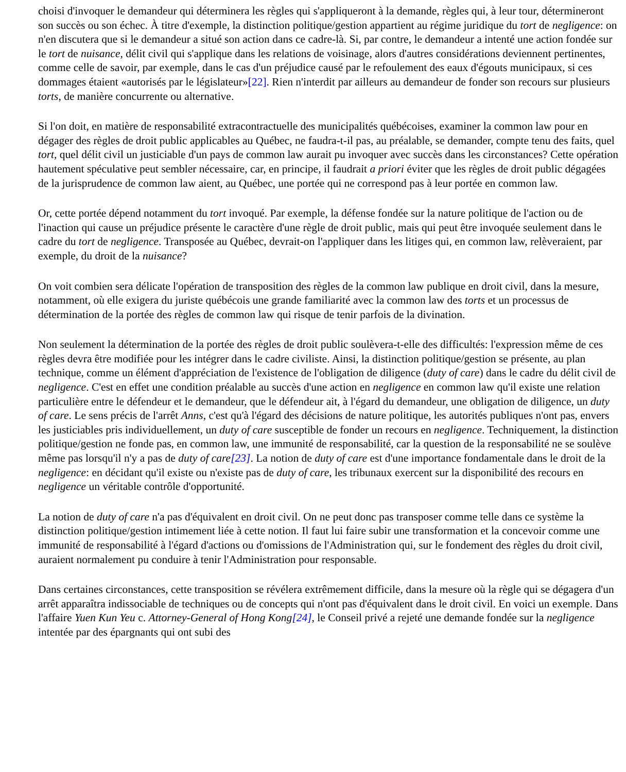choisi d'invoquer le demandeur qui déterminera les règles qui s'appliqueront à la demande, règles qui, à leur tour, détermineront son succès ou son échec. À titre d'exemple, la distinction politique/gestion appartient au régime juridique du tort de negligence: on n'en discutera que si le demandeur a situé son action dans ce cadre-là. Si, par contre, le demandeur a intenté une action fondée sur le tort de nuisance, délit civil qui s'applique dans les relations de voisinage, alors d'autres considérations deviennent pertinentes, comme celle de savoir, par exemple, dans le cas d'un préjudice causé par le refoulement des eaux d'égouts municipaux, si ces dommages étaient «autorisés par le législateur»[22]. Rien n'interdit par ailleurs au demandeur de fonder son recours sur plusieurs torts, de manière concurrente ou alternative.
Si l'on doit, en matière de responsabilité extracontractuelle des municipalités québécoises, examiner la common law pour en dégager des règles de droit public applicables au Québec, ne faudra-t-il pas, au préalable, se demander, compte tenu des faits, quel tort, quel délit civil un justiciable d'un pays de common law aurait pu invoquer avec succès dans les circonstances? Cette opération hautement spéculative peut sembler nécessaire, car, en principe, il faudrait a priori éviter que les règles de droit public dégagées de la jurisprudence de common law aient, au Québec, une portée qui ne correspond pas à leur portée en common law.
Or, cette portée dépend notamment du tort invoqué. Par exemple, la défense fondée sur la nature politique de l'action ou de l'inaction qui cause un préjudice présente le caractère d'une règle de droit public, mais qui peut être invoquée seulement dans le cadre du tort de negligence. Transposée au Québec, devrait-on l'appliquer dans les litiges qui, en common law, relèveraient, par exemple, du droit de la nuisance?
On voit combien sera délicate l'opération de transposition des règles de la common law publique en droit civil, dans la mesure, notamment, où elle exigera du juriste québécois une grande familiarité avec la common law des torts et un processus de détermination de la portée des règles de common law qui risque de tenir parfois de la divination.
Non seulement la détermination de la portée des règles de droit public soulèvera-t-elle des difficultés: l'expression même de ces règles devra être modifiée pour les intégrer dans le cadre civiliste. Ainsi, la distinction politique/gestion se présente, au plan technique, comme un élément d'appréciation de l'existence de l'obligation de diligence (duty of care) dans le cadre du délit civil de negligence. C'est en effet une condition préalable au succès d'une action en negligence en common law qu'il existe une relation particulière entre le défendeur et le demandeur, que le défendeur ait, à l'égard du demandeur, une obligation de diligence, un duty of care. Le sens précis de l'arrêt Anns, c'est qu'à l'égard des décisions de nature politique, les autorités publiques n'ont pas, envers les justiciables pris individuellement, un duty of care susceptible de fonder un recours en negligence. Techniquement, la distinction politique/gestion ne fonde pas, en common law, une immunité de responsabilité, car la question de la responsabilité ne se soulève même pas lorsqu'il n'y a pas de duty of care[23]. La notion de duty of care est d'une importance fondamentale dans le droit de la negligence: en décidant qu'il existe ou n'existe pas de duty of care, les tribunaux exercent sur la disponibilité des recours en negligence un véritable contrôle d'opportunité.
La notion de duty of care n'a pas d'équivalent en droit civil. On ne peut donc pas transposer comme telle dans ce système la distinction politique/gestion intimement liée à cette notion. Il faut lui faire subir une transformation et la concevoir comme une immunité de responsabilité à l'égard d'actions ou d'omissions de l'Administration qui, sur le fondement des règles du droit civil, auraient normalement pu conduire à tenir l'Administration pour responsable.
Dans certaines circonstances, cette transposition se révélera extrêmement difficile, dans la mesure où la règle qui se dégagera d'un arrêt apparaîtra indissociable de techniques ou de concepts qui n'ont pas d'équivalent dans le droit civil. En voici un exemple. Dans l'affaire Yuen Kun Yeu c. Attorney-General of Hong Kong[24], le Conseil privé a rejeté une demande fondée sur la negligence intentée par des épargnants qui ont subi des